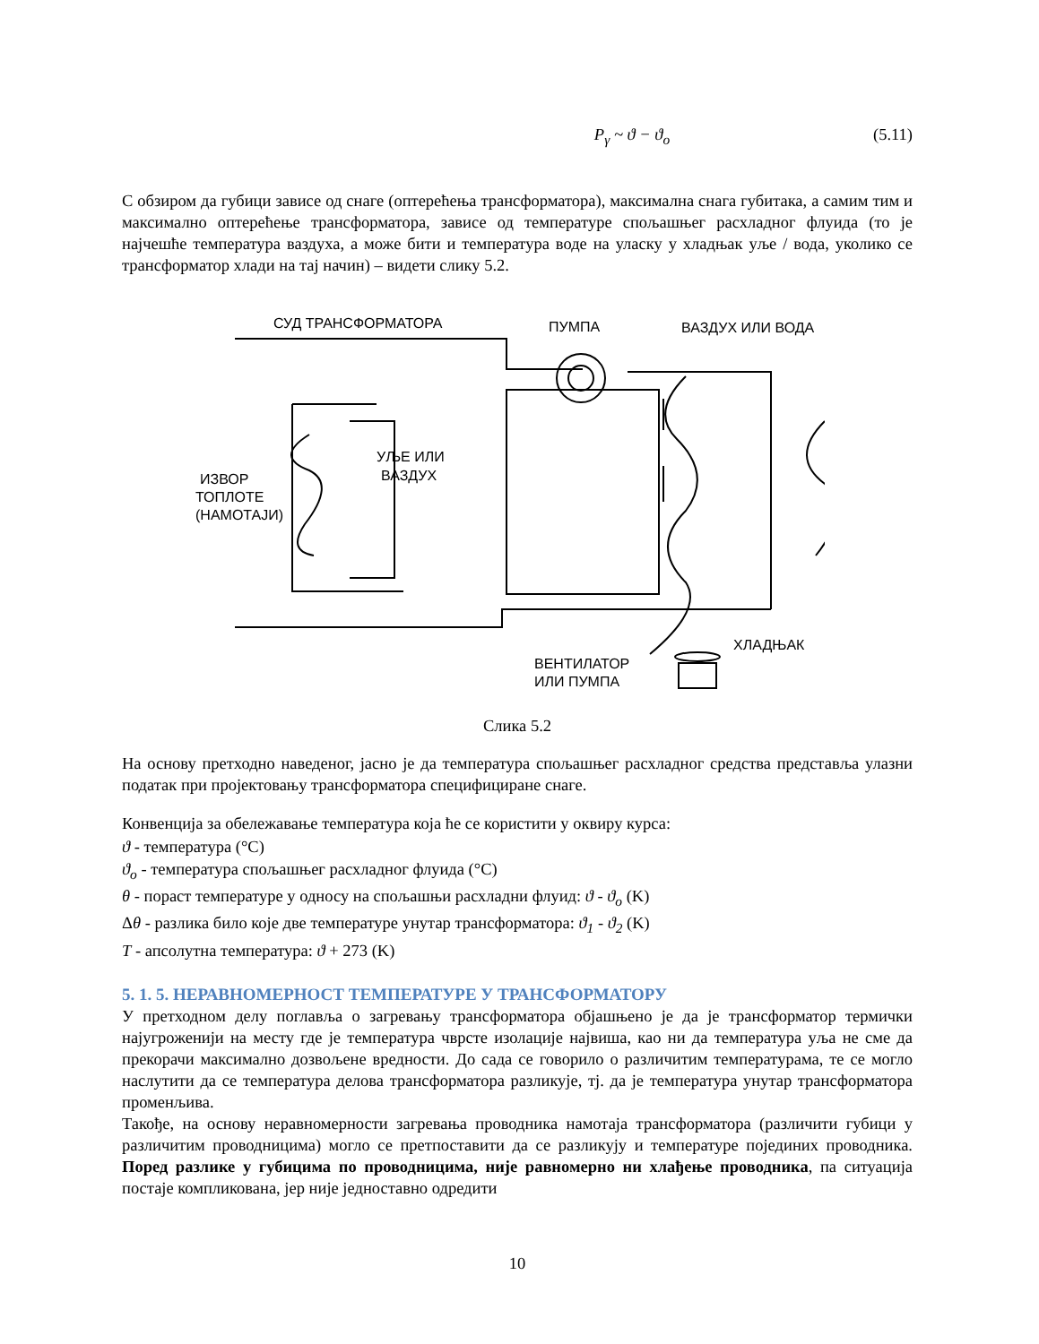P<sub>γ</sub> ~ ϑ − ϑ<sub>o</sub> (5.11)
С обзиром да губици зависе од снаге (оптерећења трансформатора), максимална снага губитака, а самим тим и максимално оптерећење трансформатора, зависе од температуре спољашњег расхладног флуида (то је најчешће температура ваздуха, а може бити и температура воде на уласку у хладњак уље / вода, уколико се трансформатор хлади на тај начин) – видети слику 5.2.
СУД ТРАНСФОРМАТОРА
ПУМПА
ВАЗДУХ ИЛИ ВОДА
УЉЕ ИЛИ
ВАЗДУХ
ИЗВОР
ТОПЛОТЕ
(НАМОТАЈИ)
ХЛАДЊАК
ВЕНТИЛАТОР
ИЛИ ПУМПА
Слика 5.2
На основу претходно наведеног, јасно је да температура спољашњег расхладног средства представља улазни податак при пројектовању трансформатора специфициране снаге.
Конвенција за обележавање температура која ће се користити у оквиру курса:
ϑ - температура (°C)
ϑ<sub>o</sub> - температура спољашњег расхладног флуида (°C)
θ - пораст температуре у односу на спољашњи расхладни флуид: ϑ - ϑ<sub>o</sub> (K)
Δθ - разлика било које две температуре унутар трансформатора: ϑ<sub>1</sub> - ϑ<sub>2</sub> (K)
T - апсолутна температура: ϑ + 273 (K)
5. 1. 5. НЕРАВНОМЕРНОСТ ТЕМПЕРАТУРЕ У ТРАНСФОРМАТОРУ
У претходном делу поглавља о загревању трансформатора објашњено је да је трансформатор термички најугроженији на месту где је температура чврсте изолације највиша, као ни да температура уља не сме да прекорачи максимално дозвољене вредности. До сада се говорило о различитим температурама, те се могло наслутити да се температура делова трансформатора разликује, тј. да је температура унутар трансформатора променљива.
Такође, на основу неравномерности загревања проводника намотаја трансформатора (различити губици у различитим проводницима) могло се претпоставити да се разликују и температуре појединих проводника. Поред разлике у губицима по проводницима, није равномерно ни хлађење проводника, па ситуација постаје компликована, јер није једноставно одредити
10